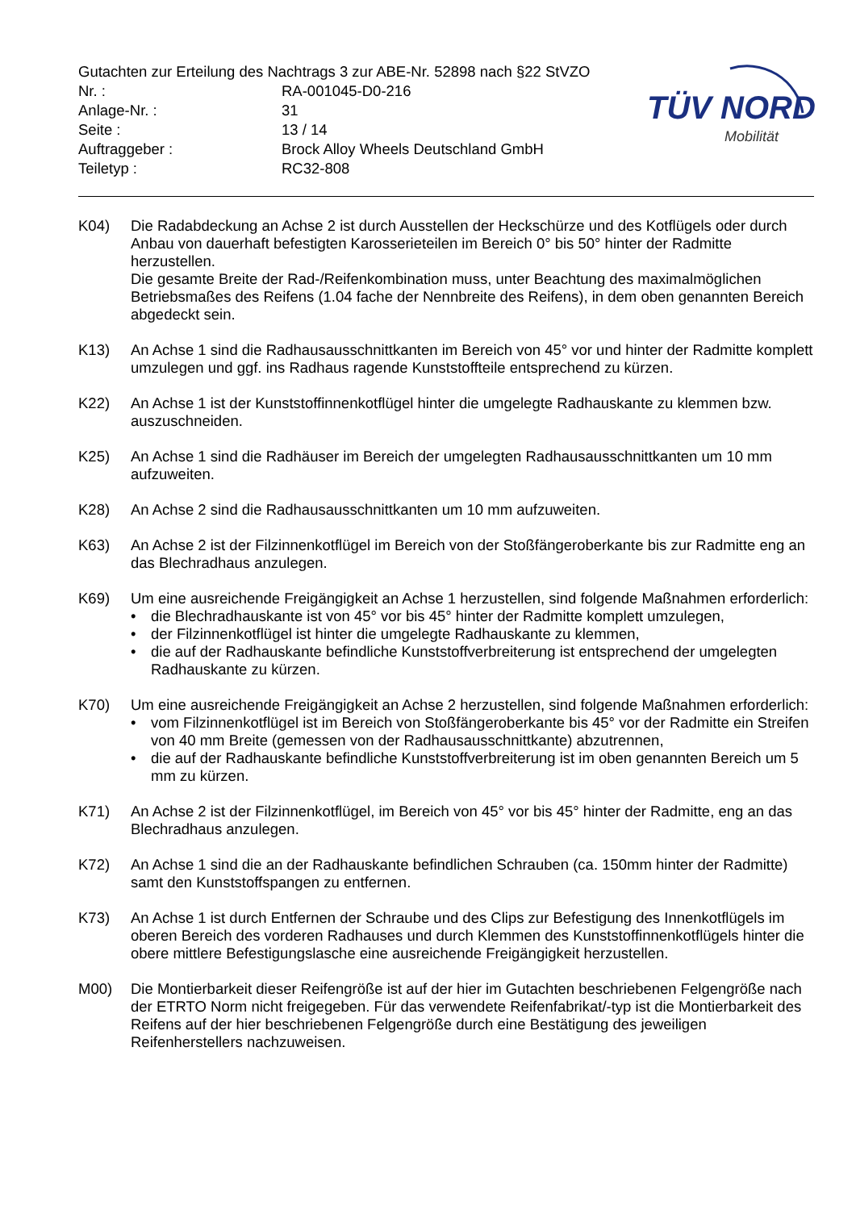Gutachten zur Erteilung des Nachtrags 3 zur ABE-Nr. 52898 nach §22 StVZO
Nr. : RA-001045-D0-216
Anlage-Nr. : 31
Seite : 13 / 14
Auftraggeber : Brock Alloy Wheels Deutschland GmbH
Teiletyp : RC32-808
TÜV NORD
Mobilität
K04) Die Radabdeckung an Achse 2 ist durch Ausstellen der Heckschürze und des Kotflügels oder durch Anbau von dauerhaft befestigten Karosserieteilen im Bereich 0° bis 50° hinter der Radmitte herzustellen.
Die gesamte Breite der Rad-/Reifenkombination muss, unter Beachtung des maximalmöglichen Betriebsmaßes des Reifens (1.04 fache der Nennbreite des Reifens), in dem oben genannten Bereich abgedeckt sein.
K13) An Achse 1 sind die Radhausausschnittkanten im Bereich von 45° vor und hinter der Radmitte komplett umzulegen und ggf. ins Radhaus ragende Kunststoffteile entsprechend zu kürzen.
K22) An Achse 1 ist der Kunststoffinnenkotflügel hinter die umgelegte Radhauskante zu klemmen bzw. auszuschneiden.
K25) An Achse 1 sind die Radhäuser im Bereich der umgelegten Radhausausschnittkanten um 10 mm aufzuweiten.
K28) An Achse 2 sind die Radhausausschnittkanten um 10 mm aufzuweiten.
K63) An Achse 2 ist der Filzinnenkotflügel im Bereich von der Stoßfängeroberkante bis zur Radmitte eng an das Blechradhaus anzulegen.
K69) Um eine ausreichende Freigängigkeit an Achse 1 herzustellen, sind folgende Maßnahmen erforderlich:
• die Blechradhauskante ist von 45° vor bis 45° hinter der Radmitte komplett umzulegen,
• der Filzinnenkotflügel ist hinter die umgelegte Radhauskante zu klemmen,
• die auf der Radhauskante befindliche Kunststoffverbreiterung ist entsprechend der umgelegten Radhauskante zu kürzen.
K70) Um eine ausreichende Freigängigkeit an Achse 2 herzustellen, sind folgende Maßnahmen erforderlich:
• vom Filzinnenkotflügel ist im Bereich von Stoßfängeroberkante bis 45° vor der Radmitte ein Streifen von 40 mm Breite (gemessen von der Radhausausschnittkante) abzutrennen,
• die auf der Radhauskante befindliche Kunststoffverbreiterung ist im oben genannten Bereich um 5 mm zu kürzen.
K71) An Achse 2 ist der Filzinnenkotflügel, im Bereich von 45° vor bis 45° hinter der Radmitte, eng an das Blechradhaus anzulegen.
K72) An Achse 1 sind die an der Radhauskante befindlichen Schrauben (ca. 150mm hinter der Radmitte) samt den Kunststoffspangen zu entfernen.
K73) An Achse 1 ist durch Entfernen der Schraube und des Clips zur Befestigung des Innenkotflügels im oberen Bereich des vorderen Radhauses und durch Klemmen des Kunststoffinnenkotflügels hinter die obere mittlere Befestigungslasche eine ausreichende Freigängigkeit herzustellen.
M00) Die Montierbarkeit dieser Reifengröße ist auf der hier im Gutachten beschriebenen Felgengröße nach der ETRTO Norm nicht freigegeben. Für das verwendete Reifenfabrikat/-typ ist die Montierbarkeit des Reifens auf der hier beschriebenen Felgengröße durch eine Bestätigung des jeweiligen Reifenherstellers nachzuweisen.